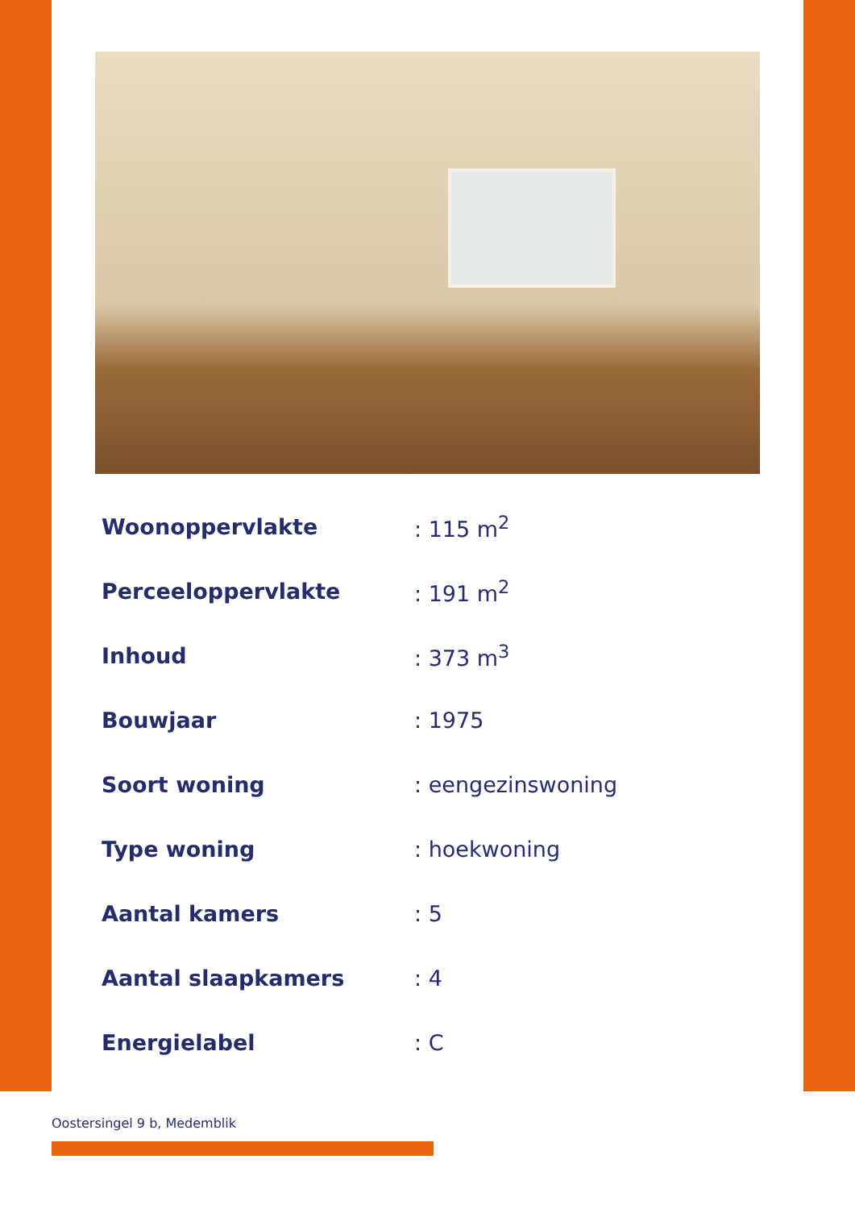| Woonoppervlakte | : 115 m<sup>2</sup> |
| Perceeloppervlakte | : 191 m<sup>2</sup> |
| Inhoud | : 373 m<sup>3</sup> |
| Bouwjaar | : 1975 |
| Soort woning | : eengezinswoning |
| Type woning | : hoekwoning |
| Aantal kamers | : 5 |
| Aantal slaapkamers | : 4 |
| Energielabel | : C |
Oostersingel 9 b, Medemblik